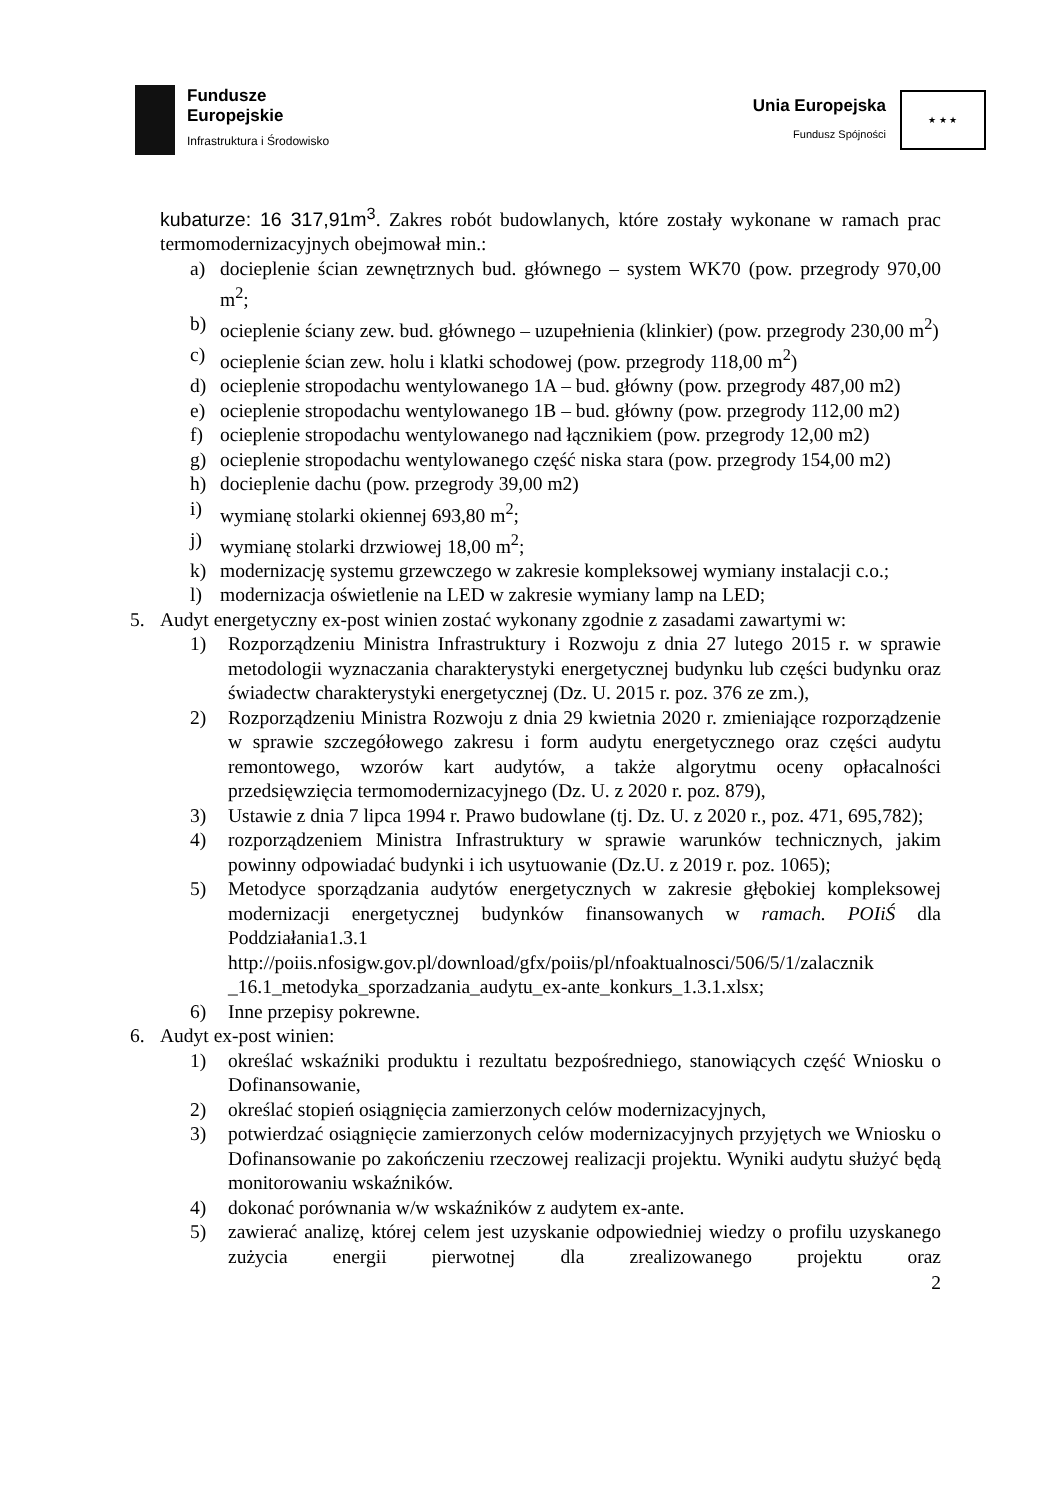Fundusze
Europejskie
Infrastruktura i Środowisko
Unia Europejska
Fundusz Spójności
★ ★ ★
kubaturze: 16 317,91m<sup>3</sup>. Zakres robót budowlanych, które zostały wykonane w ramach prac termomodernizacyjnych obejmował min.:
a) docieplenie ścian zewnętrznych bud. głównego – system WK70 (pow. przegrody 970,00 m<sup>2</sup>;
b) ocieplenie ściany zew. bud. głównego – uzupełnienia (klinkier) (pow. przegrody 230,00 m<sup>2</sup>)
c) ocieplenie ścian zew. holu i klatki schodowej (pow. przegrody 118,00 m<sup>2</sup>)
d) ocieplenie stropodachu wentylowanego 1A – bud. główny (pow. przegrody 487,00 m2)
e) ocieplenie stropodachu wentylowanego 1B – bud. główny (pow. przegrody 112,00 m2)
f) ocieplenie stropodachu wentylowanego nad łącznikiem (pow. przegrody 12,00 m2)
g) ocieplenie stropodachu wentylowanego część niska stara (pow. przegrody 154,00 m2)
h) docieplenie dachu (pow. przegrody 39,00 m2)
i) wymianę stolarki okiennej 693,80 m<sup>2</sup>;
j) wymianę stolarki drzwiowej 18,00 m<sup>2</sup>;
k) modernizację systemu grzewczego w zakresie kompleksowej wymiany instalacji c.o.;
l) modernizacja oświetlenie na LED w zakresie wymiany lamp na LED;
5. Audyt energetyczny ex-post winien zostać wykonany zgodnie z zasadami zawartymi w:
1) Rozporządzeniu Ministra Infrastruktury i Rozwoju z dnia 27 lutego 2015 r. w sprawie metodologii wyznaczania charakterystyki energetycznej budynku lub części budynku oraz świadectw charakterystyki energetycznej (Dz. U. 2015 r. poz. 376 ze zm.),
2) Rozporządzeniu Ministra Rozwoju z dnia 29 kwietnia 2020 r. zmieniające rozporządzenie w sprawie szczegółowego zakresu i form audytu energetycznego oraz części audytu remontowego, wzorów kart audytów, a także algorytmu oceny opłacalności przedsięwzięcia termomodernizacyjnego (Dz. U. z 2020 r. poz. 879),
3) Ustawie z dnia 7 lipca 1994 r. Prawo budowlane (tj. Dz. U. z 2020 r., poz. 471, 695,782);
4) rozporządzeniem Ministra Infrastruktury w sprawie warunków technicznych, jakim powinny odpowiadać budynki i ich usytuowanie (Dz.U. z 2019 r. poz. 1065);
5) Metodyce sporządzania audytów energetycznych w zakresie głębokiej kompleksowej modernizacji energetycznej budynków finansowanych w ramach. POIiŚ dla Poddziałania1.3.1 http://poiis.nfosigw.gov.pl/download/gfx/poiis/pl/nfoaktualnosci/506/5/1/zalacznik _16.1_metodyka_sporzadzania_audytu_ex-ante_konkurs_1.3.1.xlsx;
6) Inne przepisy pokrewne.
6. Audyt ex-post winien:
1) określać wskaźniki produktu i rezultatu bezpośredniego, stanowiących część Wniosku o Dofinansowanie,
2) określać stopień osiągnięcia zamierzonych celów modernizacyjnych,
3) potwierdzać osiągnięcie zamierzonych celów modernizacyjnych przyjętych we Wniosku o Dofinansowanie po zakończeniu rzeczowej realizacji projektu. Wyniki audytu służyć będą monitorowaniu wskaźników.
4) dokonać porównania w/w wskaźników z audytem ex-ante.
5) zawierać analizę, której celem jest uzyskanie odpowiedniej wiedzy o profilu uzyskanego zużycia energii pierwotnej dla zrealizowanego projektu oraz
2